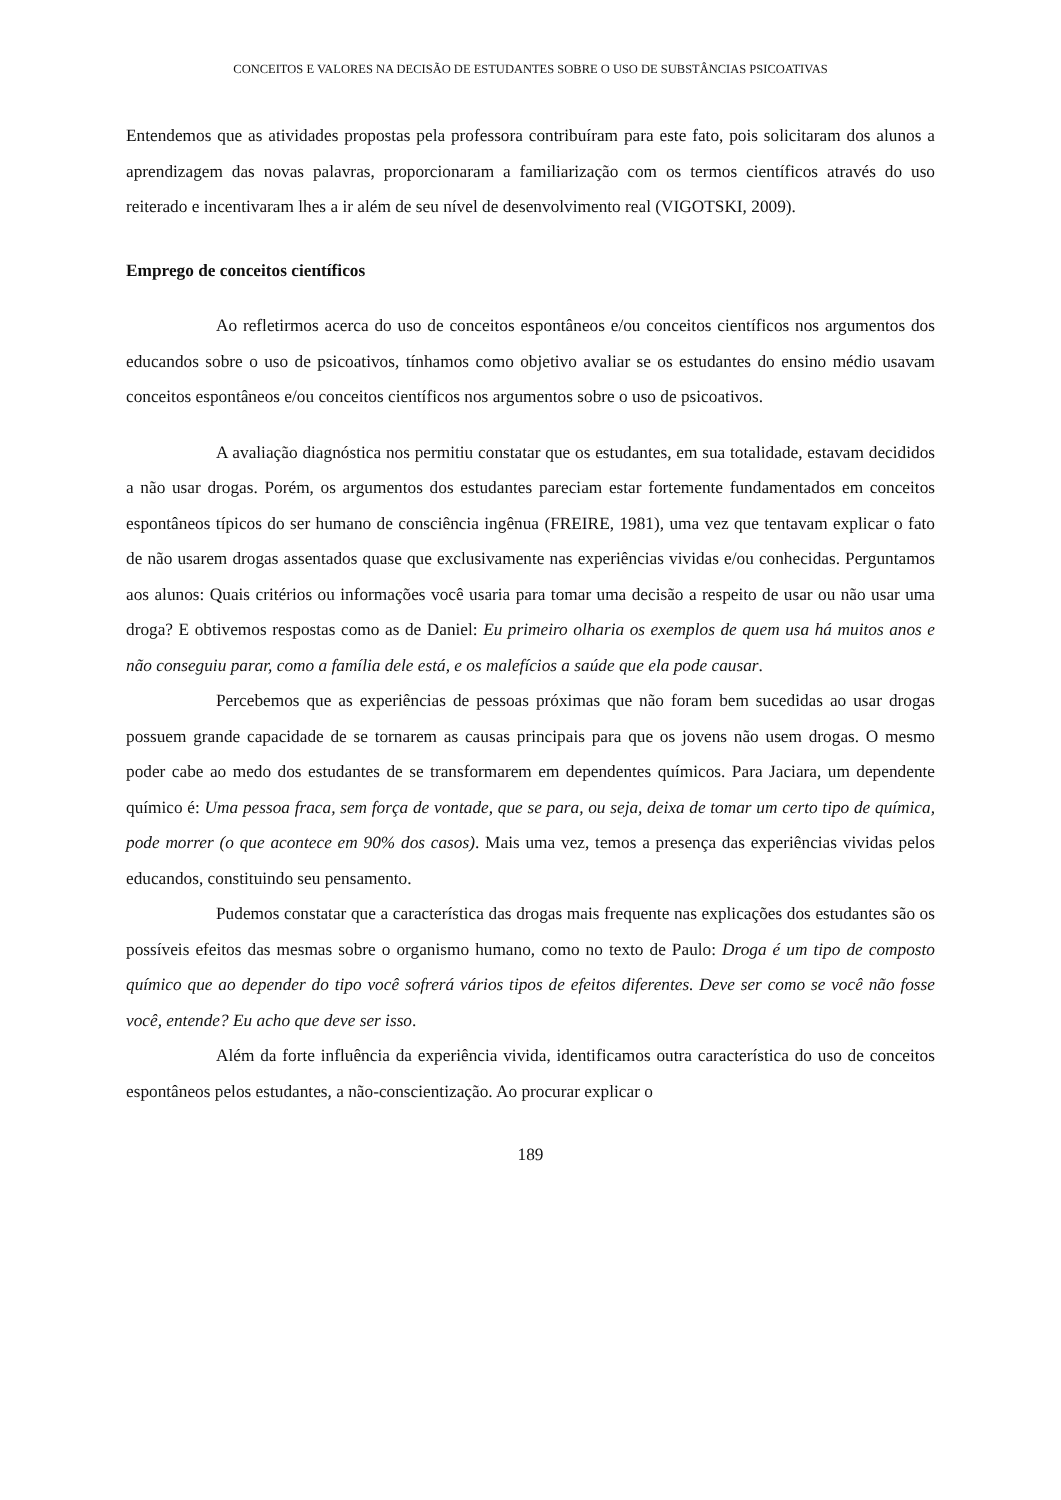CONCEITOS E VALORES NA DECISÃO DE ESTUDANTES SOBRE O USO DE SUBSTÂNCIAS PSICOATIVAS
Entendemos que as atividades propostas pela professora contribuíram para este fato, pois solicitaram dos alunos a aprendizagem das novas palavras, proporcionaram a familiarização com os termos científicos através do uso reiterado e incentivaram lhes a ir além de seu nível de desenvolvimento real (VIGOTSKI, 2009).
Emprego de conceitos científicos
Ao refletirmos acerca do uso de conceitos espontâneos e/ou conceitos científicos nos argumentos dos educandos sobre o uso de psicoativos, tínhamos como objetivo avaliar se os estudantes do ensino médio usavam conceitos espontâneos e/ou conceitos científicos nos argumentos sobre o uso de psicoativos.
A avaliação diagnóstica nos permitiu constatar que os estudantes, em sua totalidade, estavam decididos a não usar drogas. Porém, os argumentos dos estudantes pareciam estar fortemente fundamentados em conceitos espontâneos típicos do ser humano de consciência ingênua (FREIRE, 1981), uma vez que tentavam explicar o fato de não usarem drogas assentados quase que exclusivamente nas experiências vividas e/ou conhecidas. Perguntamos aos alunos: Quais critérios ou informações você usaria para tomar uma decisão a respeito de usar ou não usar uma droga? E obtivemos respostas como as de Daniel: Eu primeiro olharia os exemplos de quem usa há muitos anos e não conseguiu parar, como a família dele está, e os malefícios a saúde que ela pode causar.
Percebemos que as experiências de pessoas próximas que não foram bem sucedidas ao usar drogas possuem grande capacidade de se tornarem as causas principais para que os jovens não usem drogas. O mesmo poder cabe ao medo dos estudantes de se transformarem em dependentes químicos. Para Jaciara, um dependente químico é: Uma pessoa fraca, sem força de vontade, que se para, ou seja, deixa de tomar um certo tipo de química, pode morrer (o que acontece em 90% dos casos). Mais uma vez, temos a presença das experiências vividas pelos educandos, constituindo seu pensamento.
Pudemos constatar que a característica das drogas mais frequente nas explicações dos estudantes são os possíveis efeitos das mesmas sobre o organismo humano, como no texto de Paulo: Droga é um tipo de composto químico que ao depender do tipo você sofrerá vários tipos de efeitos diferentes. Deve ser como se você não fosse você, entende? Eu acho que deve ser isso.
Além da forte influência da experiência vivida, identificamos outra característica do uso de conceitos espontâneos pelos estudantes, a não-conscientização. Ao procurar explicar o
189